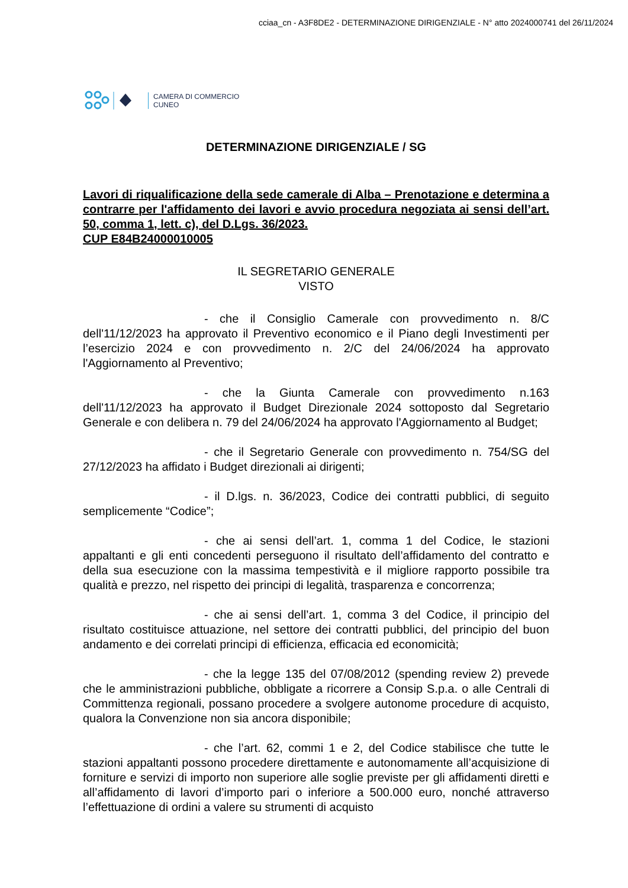cciaa_cn - A3F8DE2 - DETERMINAZIONE DIRIGENZIALE - N° atto 2024000741 del 26/11/2024
CAMERA DI COMMERCIO
CUNEO
DETERMINAZIONE DIRIGENZIALE / SG
Lavori di riqualificazione della sede camerale di Alba – Prenotazione e determina a contrarre per l'affidamento dei lavori e avvio procedura negoziata ai sensi dell’art. 50, comma 1, lett. c), del D.Lgs. 36/2023.
CUP E84B24000010005
IL SEGRETARIO GENERALE
VISTO
- che il Consiglio Camerale con provvedimento n. 8/C dell'11/12/2023 ha approvato il Preventivo economico e il Piano degli Investimenti per l’esercizio 2024 e con provvedimento n. 2/C del 24/06/2024 ha approvato l'Aggiornamento al Preventivo;
- che la Giunta Camerale con provvedimento n.163 dell'11/12/2023 ha approvato il Budget Direzionale 2024 sottoposto dal Segretario Generale e con delibera n. 79 del 24/06/2024 ha approvato l'Aggiornamento al Budget;
- che il Segretario Generale con provvedimento n. 754/SG del 27/12/2023 ha affidato i Budget direzionali ai dirigenti;
- il D.lgs. n. 36/2023, Codice dei contratti pubblici, di seguito semplicemente “Codice”;
- che ai sensi dell’art. 1, comma 1 del Codice, le stazioni appaltanti e gli enti concedenti perseguono il risultato dell’affidamento del contratto e della sua esecuzione con la massima tempestività e il migliore rapporto possibile tra qualità e prezzo, nel rispetto dei principi di legalità, trasparenza e concorrenza;
- che ai sensi dell’art. 1, comma 3 del Codice, il principio del risultato costituisce attuazione, nel settore dei contratti pubblici, del principio del buon andamento e dei correlati principi di efficienza, efficacia ed economicità;
- che la legge 135 del 07/08/2012 (spending review 2) prevede che le amministrazioni pubbliche, obbligate a ricorrere a Consip S.p.a. o alle Centrali di Committenza regionali, possano procedere a svolgere autonome procedure di acquisto, qualora la Convenzione non sia ancora disponibile;
- che l’art. 62, commi 1 e 2, del Codice stabilisce che tutte le stazioni appaltanti possono procedere direttamente e autonomamente all’acquisizione di forniture e servizi di importo non superiore alle soglie previste per gli affidamenti diretti e all’affidamento di lavori d’importo pari o inferiore a 500.000 euro, nonché attraverso l’effettuazione di ordini a valere su strumenti di acquisto